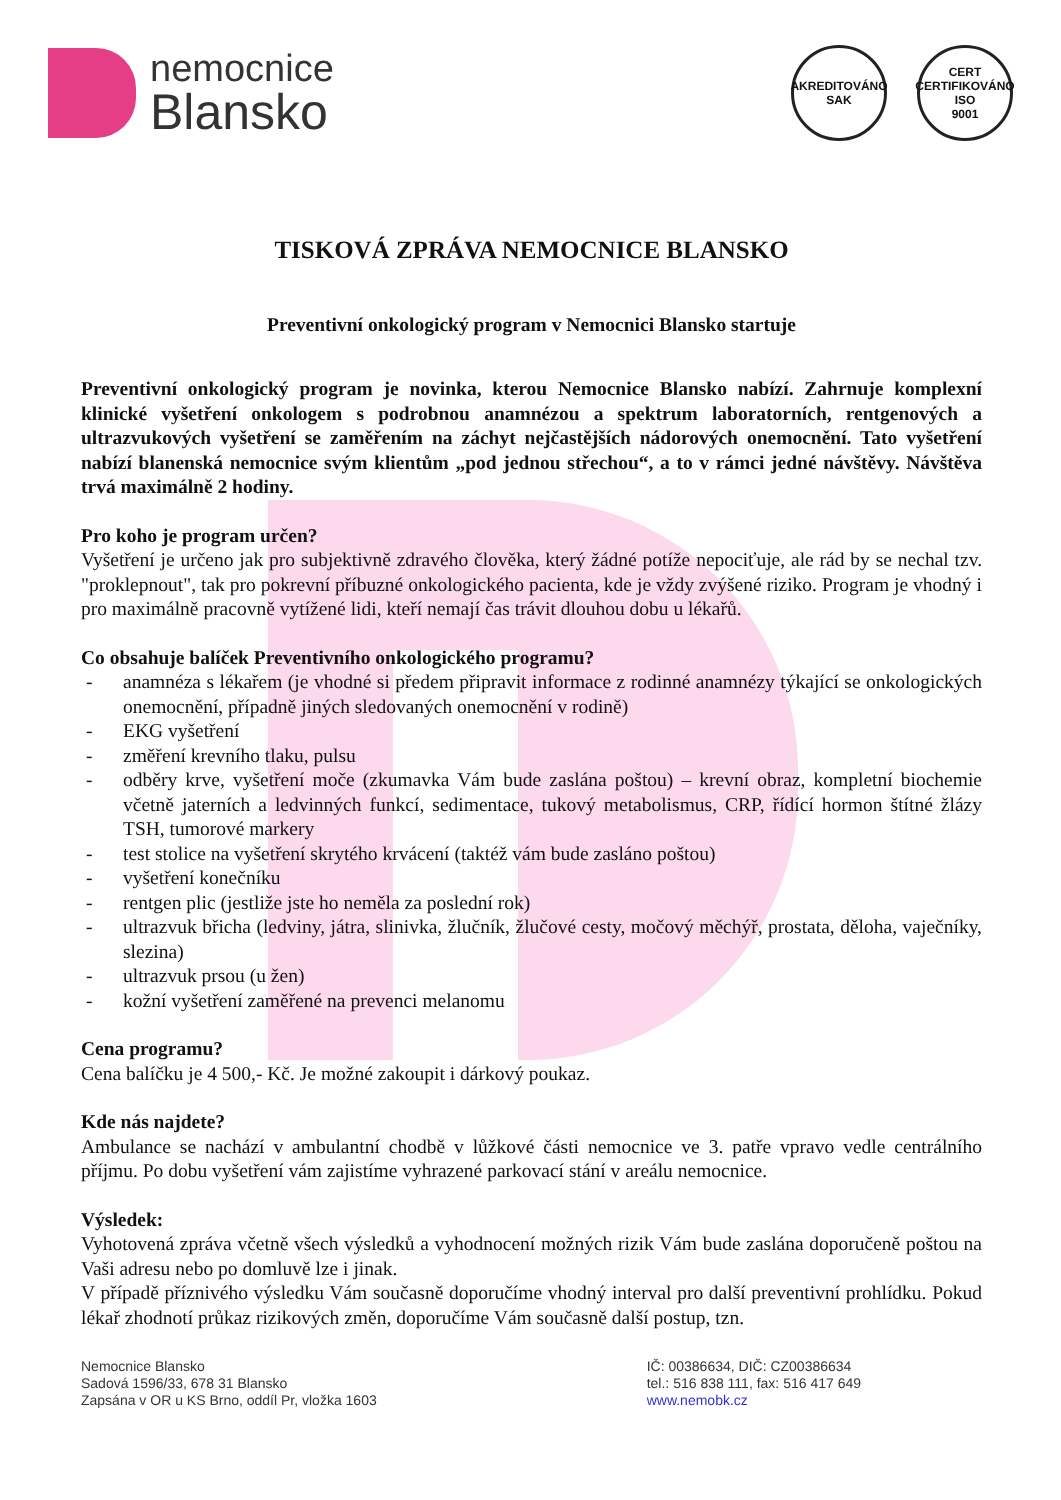nemocnice
Blansko
AKREDITOVÁNO
SAK
CERT
CERTIFIKOVÁNO
ISO
9001
TISKOVÁ ZPRÁVA NEMOCNICE BLANSKO
Preventivní onkologický program v Nemocnici Blansko startuje
Preventivní onkologický program je novinka, kterou Nemocnice Blansko nabízí. Zahrnuje komplexní klinické vyšetření onkologem s podrobnou anamnézou a spektrum laboratorních, rentgenových a ultrazvukových vyšetření se zaměřením na záchyt nejčastějších nádorových onemocnění. Tato vyšetření nabízí blanenská nemocnice svým klientům „pod jednou střechou“, a to v rámci jedné návštěvy. Návštěva trvá maximálně 2 hodiny.
Pro koho je program určen?
Vyšetření je určeno jak pro subjektivně zdravého člověka, který žádné potíže nepociťuje, ale rád by se nechal tzv. "proklepnout", tak pro pokrevní příbuzné onkologického pacienta, kde je vždy zvýšené riziko. Program je vhodný i pro maximálně pracovně vytížené lidi, kteří nemají čas trávit dlouhou dobu u lékařů.
Co obsahuje balíček Preventivního onkologického programu?
- anamnéza s lékařem (je vhodné si předem připravit informace z rodinné anamnézy týkající se onkologických onemocnění, případně jiných sledovaných onemocnění v rodině)
- EKG vyšetření
- změření krevního tlaku, pulsu
- odběry krve, vyšetření moče (zkumavka Vám bude zaslána poštou) – krevní obraz, kompletní biochemie včetně jaterních a ledvinných funkcí, sedimentace, tukový metabolismus, CRP, řídící hormon štítné žlázy TSH, tumorové markery
- test stolice na vyšetření skrytého krvácení (taktéž vám bude zasláno poštou)
- vyšetření konečníku
- rentgen plic (jestliže jste ho neměla za poslední rok)
- ultrazvuk břicha (ledviny, játra, slinivka, žlučník, žlučové cesty, močový měchýř, prostata, děloha, vaječníky, slezina)
- ultrazvuk prsou (u žen)
- kožní vyšetření zaměřené na prevenci melanomu
Cena programu?
Cena balíčku je 4 500,- Kč. Je možné zakoupit i dárkový poukaz.
Kde nás najdete?
Ambulance se nachází v ambulantní chodbě v lůžkové části nemocnice ve 3. patře vpravo vedle centrálního příjmu. Po dobu vyšetření vám zajistíme vyhrazené parkovací stání v areálu nemocnice.
Výsledek:
Vyhotovená zpráva včetně všech výsledků a vyhodnocení možných rizik Vám bude zaslána doporučeně poštou na Vaši adresu nebo po domluvě lze i jinak.
V případě příznivého výsledku Vám současně doporučíme vhodný interval pro další preventivní prohlídku. Pokud lékař zhodnotí průkaz rizikových změn, doporučíme Vám současně další postup, tzn.
Nemocnice Blansko
Sadová 1596/33, 678 31 Blansko
Zapsána v OR u KS Brno, oddíl Pr, vložka 1603
IČ: 00386634, DIČ: CZ00386634
tel.: 516 838 111, fax: 516 417 649
www.nemobk.cz